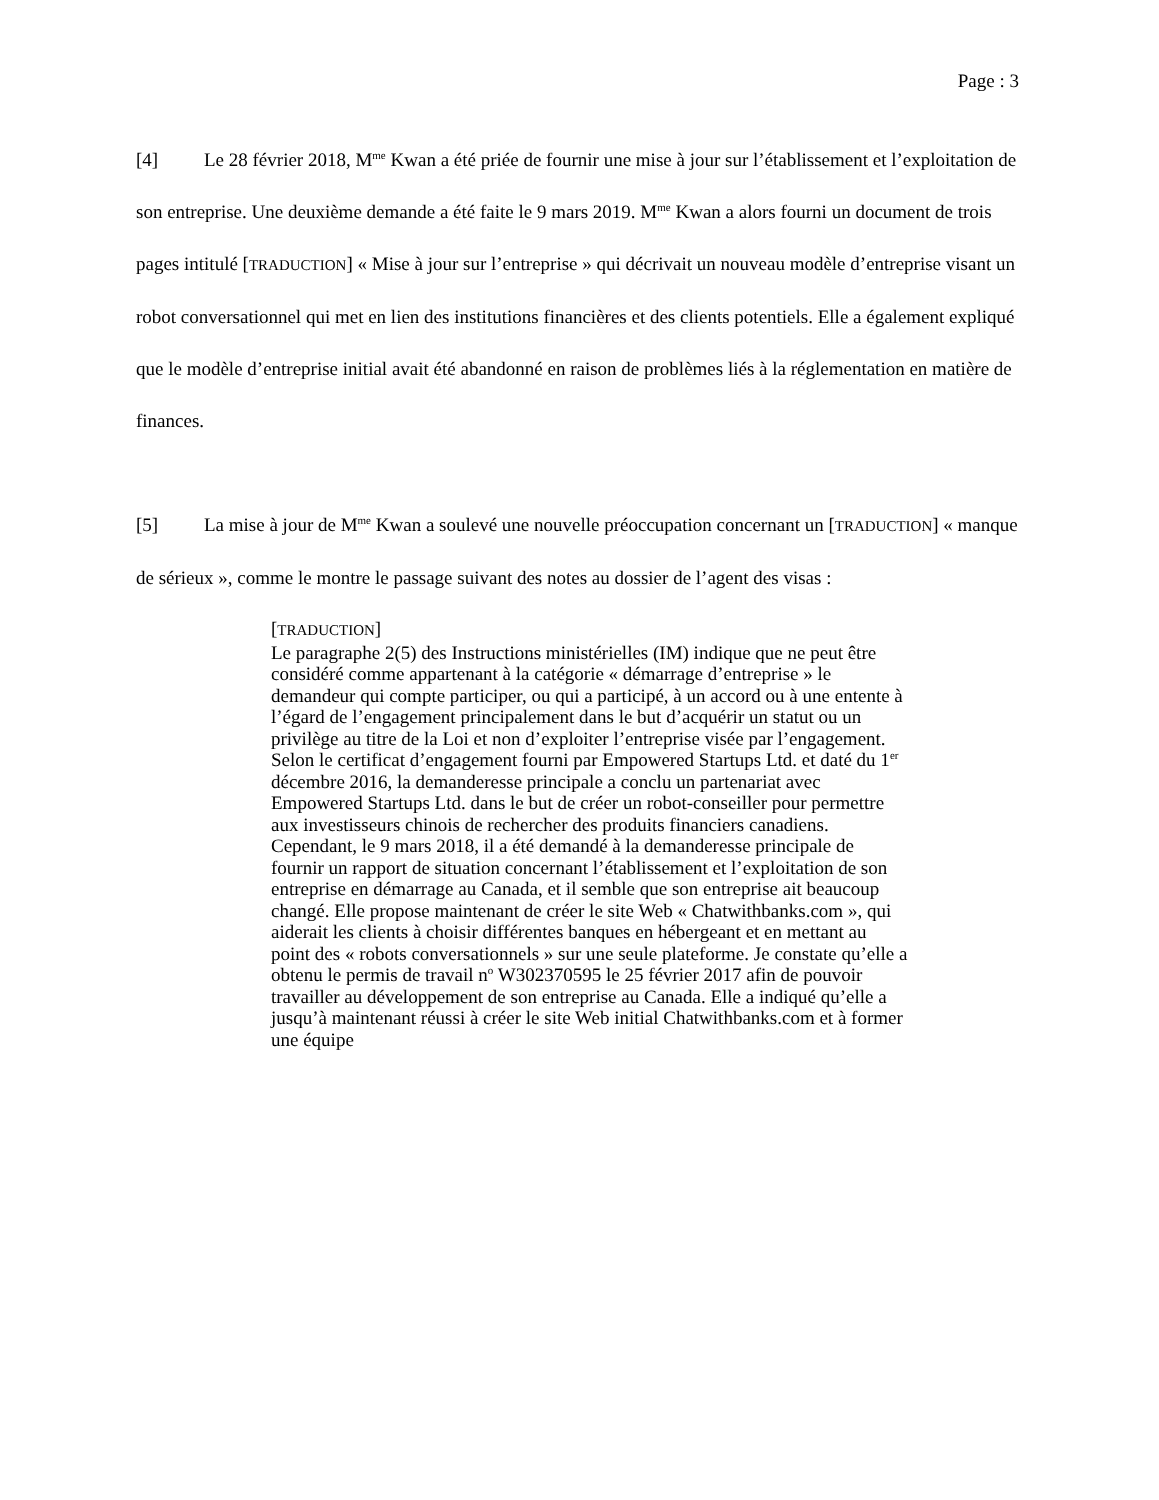Page : 3
[4] Le 28 février 2018, M<sup>me</sup> Kwan a été priée de fournir une mise à jour sur l’établissement et l’exploitation de son entreprise. Une deuxième demande a été faite le 9 mars 2019. M<sup>me</sup> Kwan a alors fourni un document de trois pages intitulé [TRADUCTION] « Mise à jour sur l’entreprise » qui décrivait un nouveau modèle d’entreprise visant un robot conversationnel qui met en lien des institutions financières et des clients potentiels. Elle a également expliqué que le modèle d’entreprise initial avait été abandonné en raison de problèmes liés à la réglementation en matière de finances.
[5] La mise à jour de M<sup>me</sup> Kwan a soulevé une nouvelle préoccupation concernant un [TRADUCTION] « manque de sérieux », comme le montre le passage suivant des notes au dossier de l’agent des visas :
[TRADUCTION]
Le paragraphe 2(5) des Instructions ministérielles (IM) indique que ne peut être considéré comme appartenant à la catégorie « démarrage d’entreprise » le demandeur qui compte participer, ou qui a participé, à un accord ou à une entente à l’égard de l’engagement principalement dans le but d’acquérir un statut ou un privilège au titre de la Loi et non d’exploiter l’entreprise visée par l’engagement. Selon le certificat d’engagement fourni par Empowered Startups Ltd. et daté du 1<sup>er</sup> décembre 2016, la demanderesse principale a conclu un partenariat avec Empowered Startups Ltd. dans le but de créer un robot-conseiller pour permettre aux investisseurs chinois de rechercher des produits financiers canadiens. Cependant, le 9 mars 2018, il a été demandé à la demanderesse principale de fournir un rapport de situation concernant l’établissement et l’exploitation de son entreprise en démarrage au Canada, et il semble que son entreprise ait beaucoup changé. Elle propose maintenant de créer le site Web « Chatwithbanks.com », qui aiderait les clients à choisir différentes banques en hébergeant et en mettant au point des « robots conversationnels » sur une seule plateforme. Je constate qu’elle a obtenu le permis de travail n<sup>o</sup> W302370595 le 25 février 2017 afin de pouvoir travailler au développement de son entreprise au Canada. Elle a indiqué qu’elle a jusqu’à maintenant réussi à créer le site Web initial Chatwithbanks.com et à former une équipe